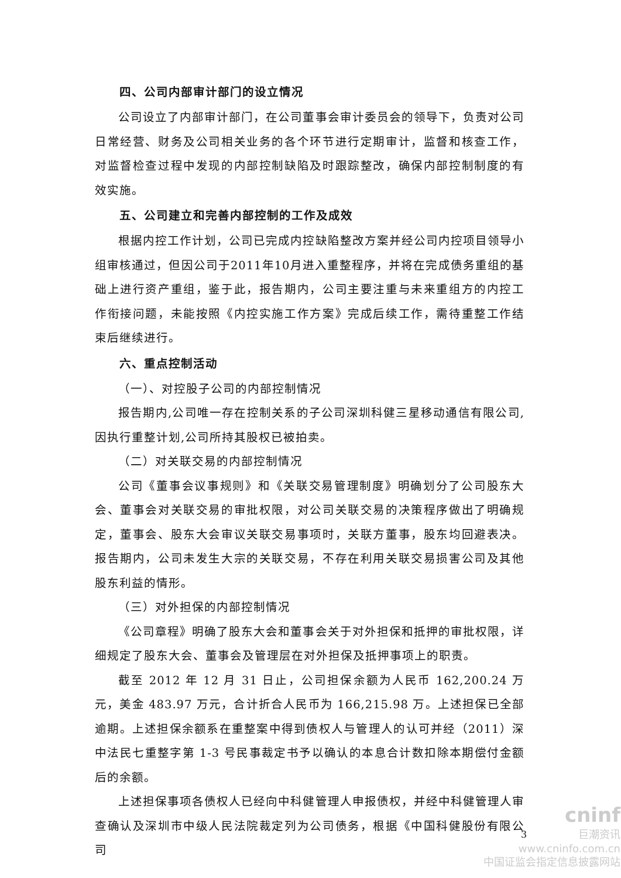四、公司内部审计部门的设立情况
公司设立了内部审计部门，在公司董事会审计委员会的领导下，负责对公司日常经营、财务及公司相关业务的各个环节进行定期审计，监督和核查工作，对监督检查过程中发现的内部控制缺陷及时跟踪整改，确保内部控制制度的有效实施。
五、公司建立和完善内部控制的工作及成效
根据内控工作计划，公司已完成内控缺陷整改方案并经公司内控项目领导小组审核通过，但因公司于2011年10月进入重整程序，并将在完成债务重组的基础上进行资产重组，鉴于此，报告期内，公司主要注重与未来重组方的内控工作衔接问题，未能按照《内控实施工作方案》完成后续工作，需待重整工作结束后继续进行。
六、重点控制活动
（一）、对控股子公司的内部控制情况
报告期内,公司唯一存在控制关系的子公司深圳科健三星移动通信有限公司,因执行重整计划,公司所持其股权已被拍卖。
（二）对关联交易的内部控制情况
公司《董事会议事规则》和《关联交易管理制度》明确划分了公司股东大会、董事会对关联交易的审批权限，对公司关联交易的决策程序做出了明确规定，董事会、股东大会审议关联交易事项时，关联方董事，股东均回避表决。报告期内，公司未发生大宗的关联交易，不存在利用关联交易损害公司及其他股东利益的情形。
（三）对外担保的内部控制情况
《公司章程》明确了股东大会和董事会关于对外担保和抵押的审批权限，详细规定了股东大会、董事会及管理层在对外担保及抵押事项上的职责。
截至 2012 年 12 月 31 日止，公司担保余额为人民币 162,200.24 万元，美金 483.97 万元，合计折合人民币为 166,215.98 万。上述担保已全部逾期。上述担保余额系在重整案中得到债权人与管理人的认可并经（2011）深中法民七重整字第 1-3 号民事裁定书予以确认的本息合计数扣除本期偿付金额后的余额。
上述担保事项各债权人已经向中科健管理人申报债权，并经中科健管理人审查确认及深圳市中级人民法院裁定列为公司债务，根据《中国科健股份有限公司
cninf
巨潮资讯
www.cninfo.com.cn
中国证监会指定信息披露网站
3